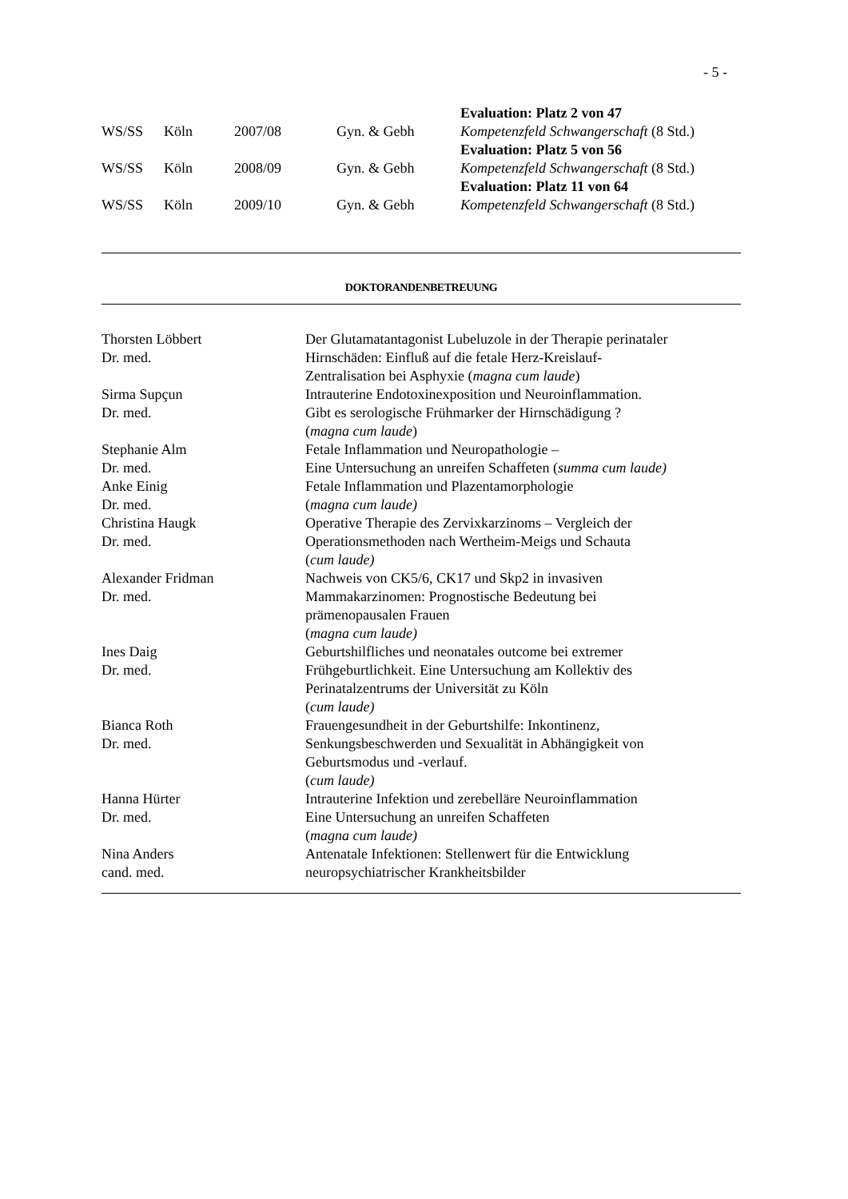- 5 -
| | | | | Evaluation: Platz 2 von 47 |
| WS/SS | Köln | 2007/08 | Gyn. & Gebh | Kompetenzfeld Schwangerschaft (8 Std.) |
| | | | | Evaluation: Platz 5 von 56 |
| WS/SS | Köln | 2008/09 | Gyn. & Gebh | Kompetenzfeld Schwangerschaft (8 Std.) |
| | | | | Evaluation: Platz 11 von 64 |
| WS/SS | Köln | 2009/10 | Gyn. & Gebh | Kompetenzfeld Schwangerschaft (8 Std.) |
DOKTORANDENBETREUUNG
| Thorsten Löbbert Dr. med. | Der Glutamatantagonist Lubeluzole in der Therapie perinataler Hirnschäden: Einfluß auf die fetale Herz-Kreislauf- Zentralisation bei Asphyxie ( magna cum laude ) |
| Sirma Supçun Dr. med. | Intrauterine Endotoxinexposition und Neuroinflammation. Gibt es serologische Frühmarker der Hirnschädigung ? ( magna cum laude ) |
| Stephanie Alm Dr. med. | Fetale Inflammation und Neuropathologie – Eine Untersuchung an unreifen Schaffeten ( summa cum laude) |
| Anke Einig Dr. med. | Fetale Inflammation und Plazentamorphologie ( magna cum laude) |
| Christina Haugk Dr. med. | Operative Therapie des Zervixkarzinoms – Vergleich der Operationsmethoden nach Wertheim-Meigs und Schauta ( cum laude) |
| Alexander Fridman Dr. med. | Nachweis von CK5/6, CK17 und Skp2 in invasiven Mammakarzinomen: Prognostische Bedeutung bei prämenopausalen Frauen ( magna cum laude) |
| Ines Daig Dr. med. | Geburtshilfliches und neonatales outcome bei extremer Frühgeburtlichkeit. Eine Untersuchung am Kollektiv des Perinatalzentrums der Universität zu Köln ( cum laude) |
| Bianca Roth Dr. med. | Frauengesundheit in der Geburtshilfe: Inkontinenz, Senkungsbeschwerden und Sexualität in Abhängigkeit von Geburtsmodus und -verlauf. ( cum laude) |
| Hanna Hürter Dr. med. | Intrauterine Infektion und zerebelläre Neuroinflammation Eine Untersuchung an unreifen Schaffeten ( magna cum laude) |
| Nina Anders cand. med. | Antenatale Infektionen: Stellenwert für die Entwicklung neuropsychiatrischer Krankheitsbilder |